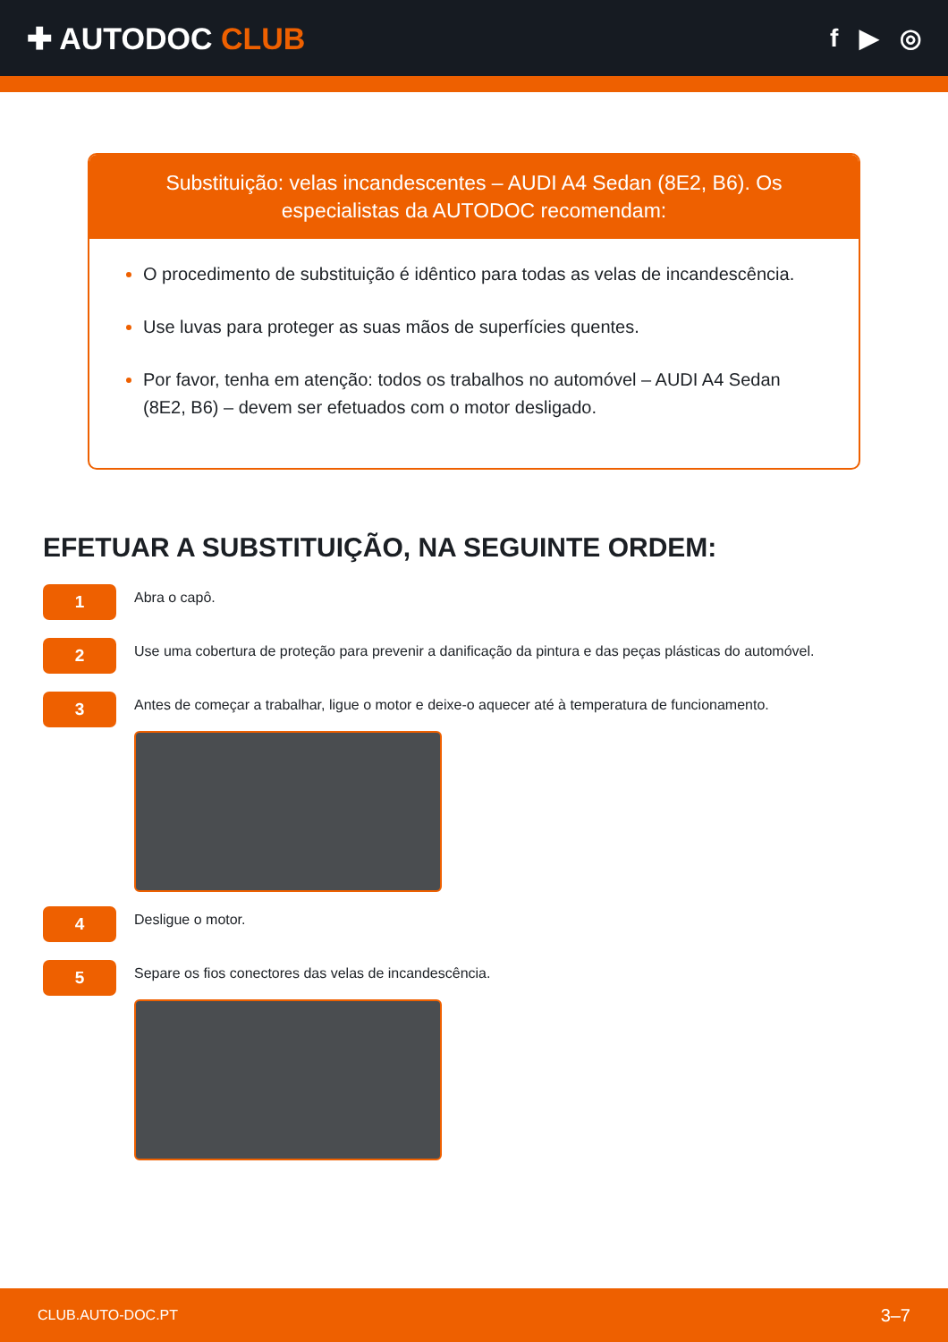✚ AUTODOC CLUB
f ▶ ◎
Substituição: velas incandescentes – AUDI A4 Sedan (8E2, B6). Os especialistas da AUTODOC recomendam:
O procedimento de substituição é idêntico para todas as velas de incandescência.
Use luvas para proteger as suas mãos de superfícies quentes.
Por favor, tenha em atenção: todos os trabalhos no automóvel – AUDI A4 Sedan (8E2, B6) – devem ser efetuados com o motor desligado.
EFETUAR A SUBSTITUIÇÃO, NA SEGUINTE ORDEM:
1
Abra o capô.
2
Use uma cobertura de proteção para prevenir a danificação da pintura e das peças plásticas do automóvel.
3
Antes de começar a trabalhar, ligue o motor e deixe-o aquecer até à temperatura de funcionamento.
4
Desligue o motor.
5
Separe os fios conectores das velas de incandescência.
CLUB.AUTO-DOC.PT 3–7